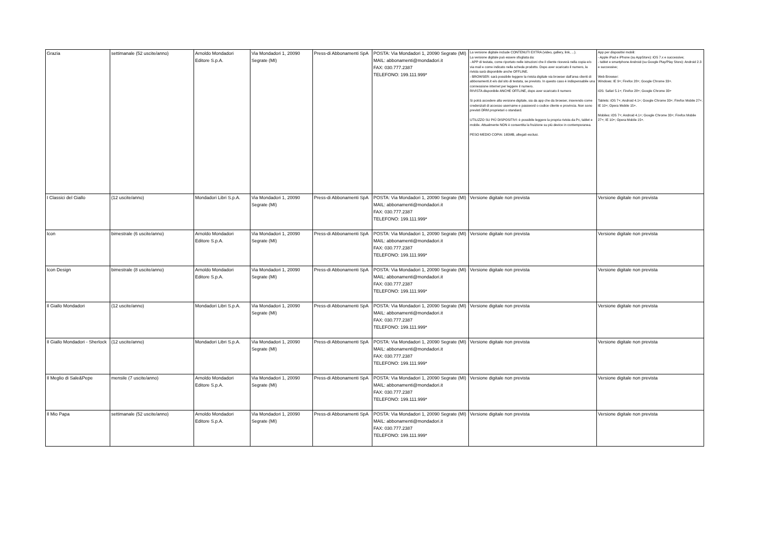| Grazia | settimanale (52 uscite/anno) | Arnoldo Mondadori Editore S.p.A. | Via Mondadori 1, 20090 Segrate (MI) | Press-di Abbonamenti SpA | POSTA: Via Mondadori 1, 20090 Segrate (MI) MAIL: abbonamenti@mondadori.it FAX: 030.777.2387 TELEFONO: 199.111.999* | La versione digitale include CONTENUTI EXTRA (video, gallery, link, ...). La versione digitale può essere sfogliata da: - APP di testata, come riportato nelle istruzioni che il cliente riceverà nella copia e/o via mail e come indicato nella scheda prodotto. Dopo aver scaricato il numero, la rivista sarà disponibile anche OFFLINE. - BROWSER: sarà possibile leggere la rivista digitale via browser dall'area clienti di abbonamenti.it e/o dal sito di testata, se previsto. In questo caso è indispensabile una connessione internet per leggere il numero. RIVISTA disponibile ANCHE OFFLINE, dopo aver scaricato il numero Si potrà accedere alla versione digitale, sia da app che da browser, inserendo come credenziali di accesso username e password o codice cliente e provincia. Non sono previsti DRM proprietari o standard. UTILIZZO SU PIÙ DISPOSITIVI: è possibile leggere la propria rivista da Pc, tablet e mobile. Attualmente NON è consentita la fruizione su più device in contemporanea. PESO MEDIO COPIA: 165MB, allegati esclusi. | App per dispositivi mobili: - Apple iPad e iPhone (su AppStore): iOS 7.x e successive; - tablet e smartphone Android (su Google Play/Play Store): Android 2.3 e successive; Web Browser: Windows: IE 9+; Firefox 28+; Google Chrome 33+. iOS: Safari 5.1+; Firefox 28+; Google Chrome 33+ Tablets: iOS 7+; Android 4.1+; Google Chrome 33+; Firefox Mobile 27+; IE 10+; Opera Mobile 15+. Mobiles: iOS 7+; Android 4.1+; Google Chrome 33+; Firefox Mobile 27+; IE 10+; Opera Mobile 15+. |
| I Classici del Giallo | (12 uscite/anno) | Mondadori Libri S.p.A. | Via Mondadori 1, 20090 Segrate (MI) | Press-di Abbonamenti SpA | POSTA: Via Mondadori 1, 20090 Segrate (MI) MAIL: abbonamenti@mondadori.it FAX: 030.777.2387 TELEFONO: 199.111.999* | Versione digitale non prevista | Versione digitale non prevista |
| Icon | bimestrale (6 uscite/anno) | Arnoldo Mondadori Editore S.p.A. | Via Mondadori 1, 20090 Segrate (MI) | Press-di Abbonamenti SpA | POSTA: Via Mondadori 1, 20090 Segrate (MI) MAIL: abbonamenti@mondadori.it FAX: 030.777.2387 TELEFONO: 199.111.999* | Versione digitale non prevista | Versione digitale non prevista |
| Icon Design | bimestrale (8 uscite/anno) | Arnoldo Mondadori Editore S.p.A. | Via Mondadori 1, 20090 Segrate (MI) | Press-di Abbonamenti SpA | POSTA: Via Mondadori 1, 20090 Segrate (MI) MAIL: abbonamenti@mondadori.it FAX: 030.777.2387 TELEFONO: 199.111.999* | Versione digitale non prevista | Versione digitale non prevista |
| Il Giallo Mondadori | (12 uscite/anno) | Mondadori Libri S.p.A. | Via Mondadori 1, 20090 Segrate (MI) | Press-di Abbonamenti SpA | POSTA: Via Mondadori 1, 20090 Segrate (MI) MAIL: abbonamenti@mondadori.it FAX: 030.777.2387 TELEFONO: 199.111.999* | Versione digitale non prevista | Versione digitale non prevista |
| Il Giallo Mondadori - Sherlock | (12 uscite/anno) | Mondadori Libri S.p.A. | Via Mondadori 1, 20090 Segrate (MI) | Press-di Abbonamenti SpA | POSTA: Via Mondadori 1, 20090 Segrate (MI) MAIL: abbonamenti@mondadori.it FAX: 030.777.2387 TELEFONO: 199.111.999* | Versione digitale non prevista | Versione digitale non prevista |
| Il Meglio di Sale&Pepe | mensile (7 uscite/anno) | Arnoldo Mondadori Editore S.p.A. | Via Mondadori 1, 20090 Segrate (MI) | Press-di Abbonamenti SpA | POSTA: Via Mondadori 1, 20090 Segrate (MI) MAIL: abbonamenti@mondadori.it FAX: 030.777.2387 TELEFONO: 199.111.999* | Versione digitale non prevista | Versione digitale non prevista |
| Il Mio Papa | settimanale (52 uscite/anno) | Arnoldo Mondadori Editore S.p.A. | Via Mondadori 1, 20090 Segrate (MI) | Press-di Abbonamenti SpA | POSTA: Via Mondadori 1, 20090 Segrate (MI) MAIL: abbonamenti@mondadori.it FAX: 030.777.2387 TELEFONO: 199.111.999* | Versione digitale non prevista | Versione digitale non prevista |